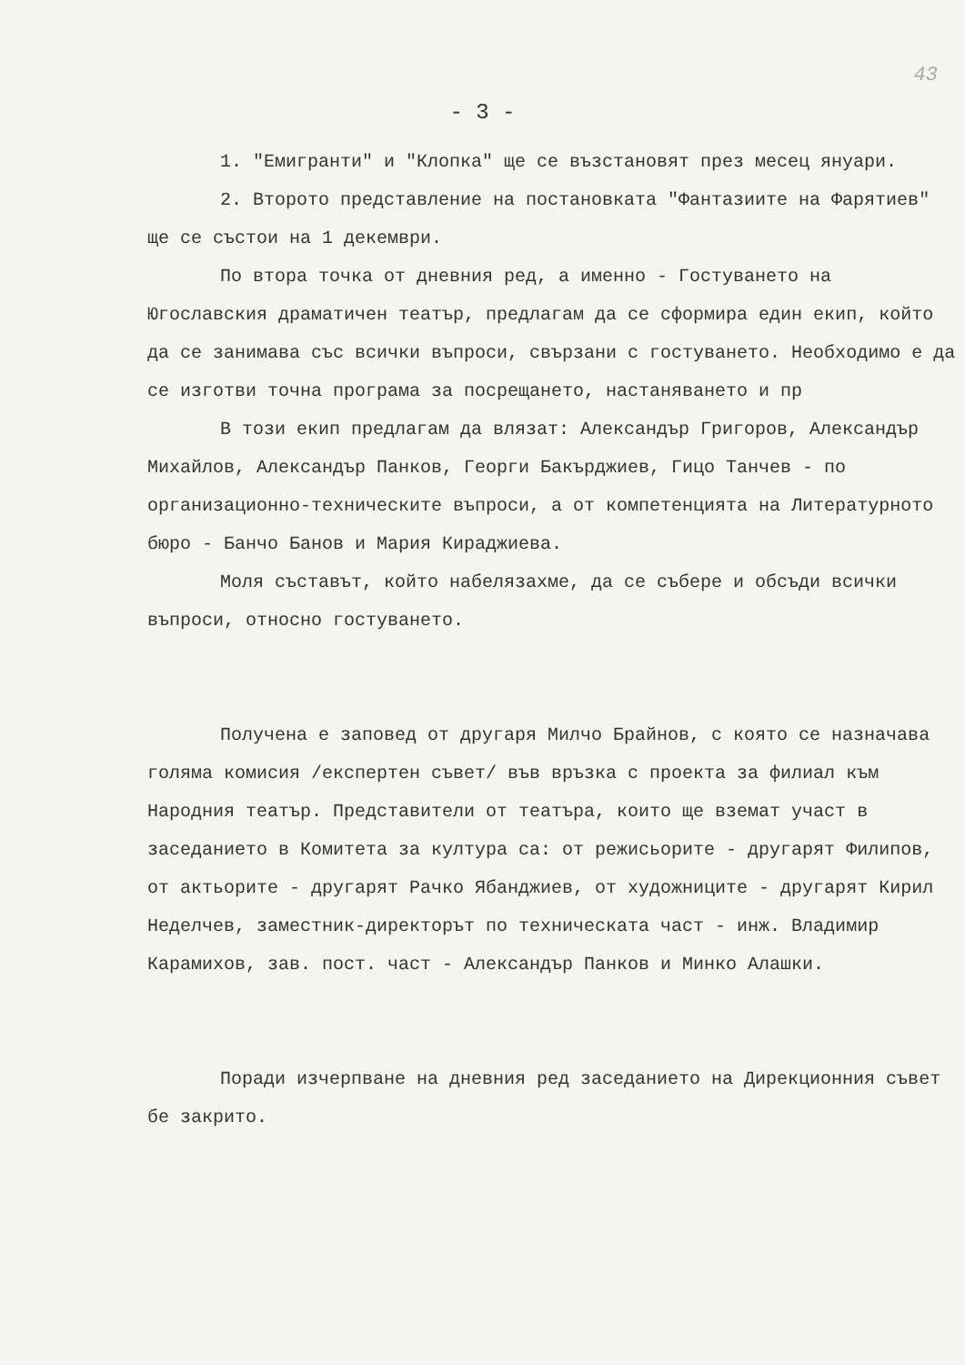43
- 3 -
1. "Емигранти" и "Клопка" ще се възстановят през месец януари.
2. Второто представление на постановката "Фантазиите на Фарятиев" ще се състои на 1 декември.
По втора точка от дневния ред, а именно - Гостуването на Югославския драматичен театър, предлагам да се сформира един екип, който да се занимава със всички въпроси, свързани с гостуването. Необходимо е да се изготви точна програма за посрещането, настаняването и пр
В този екип предлагам да влязат: Александър Григоров, Александър Михайлов, Александър Панков, Георги Бакърджиев, Гицо Танчев - по организационно-техническите въпроси, а от компетенцията на Литературното бюро - Банчо Банов и Мария Кираджиева.
Моля съставът, който набелязахме, да се събере и обсъди всички въпроси, относно гостуването.
Получена е заповед от другаря Милчо Брайнов, с която се назначава голяма комисия /експертен съвет/ във връзка с проекта за филиал към Народния театър. Представители от театъра, които ще вземат участ в заседанието в Комитета за култура са: от режисьорите - другарят Филипов, от актьорите - другарят Рачко Ябанджиев, от художниците - другарят Кирил Неделчев, заместник-директорът по техническата част - инж. Владимир Карамихов, зав. пост. част - Александър Панков и Минко Алашки.
Поради изчерпване на дневния ред заседанието на Дирекционния съвет бе закрито.